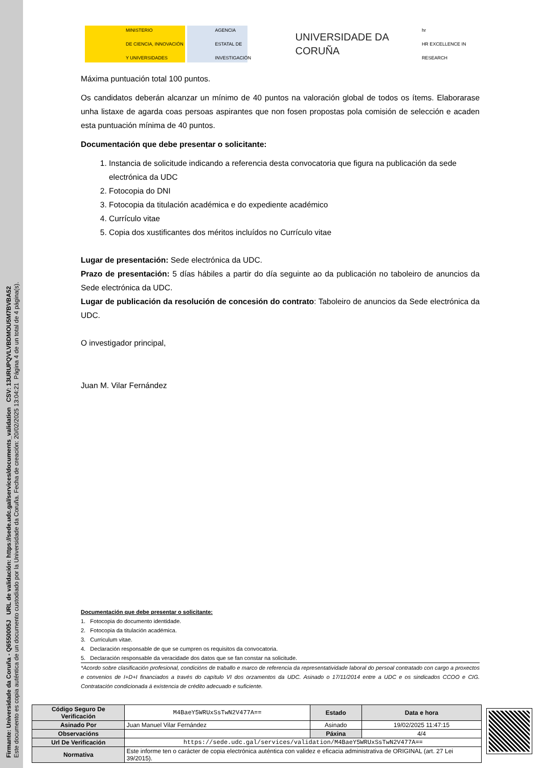Firmante: Universidade da Coruña - Q6550005J URL de validación: https://sede.udc.gal/services/documents_validation CSV: 13URUPQVLVBDMOU5M7BVBA52
Este documento es copia auténtica de un documento custodiado por la Universidade da Coruña. Fecha de creación: 20/02/2025 13:04:21 Página 4 de un total de 4 página(s).
MINISTERIO
DE CIENCIA, INNOVACIÓN
Y UNIVERSIDADES
AGENCIA
ESTATAL DE
INVESTIGACIÓN
UNIVERSIDADE DA CORUÑA
hr
HR EXCELLENCE IN RESEARCH
Máxima puntuación total 100 puntos.
Os candidatos deberán alcanzar un mínimo de 40 puntos na valoración global de todos os ítems. Elaborarase unha listaxe de agarda coas persoas aspirantes que non fosen propostas pola comisión de selección e acaden esta puntuación mínima de 40 puntos.
Documentación que debe presentar o solicitante:
1. Instancia de solicitude indicando a referencia desta convocatoria que figura na publicación da sede electrónica da UDC
2. Fotocopia do DNI
3. Fotocopia da titulación académica e do expediente académico
4. Currículo vitae
5. Copia dos xustificantes dos méritos incluídos no Currículo vitae
Lugar de presentación: Sede electrónica da UDC.
Prazo de presentación: 5 días hábiles a partir do día seguinte ao da publicación no taboleiro de anuncios da Sede electrónica da UDC.
Lugar de publicación da resolución de concesión do contrato: Taboleiro de anuncios da Sede electrónica da UDC.
O investigador principal,
Juan M. Vilar Fernández
Documentación que debe presentar o solicitante:
1. Fotocopia do documento identidade.
2. Fotocopia da titulación académica.
3. Curriculum vitae.
4. Declaración responsable de que se cumpren os requisitos da convocatoria.
5. Declaración responsable da veracidade dos datos que se fan constar na solicitude.
*Acordo sobre clasificación profesional, condicións de traballo e marco de referencia da representatividade laboral do persoal contratado con cargo a proxectos e convenios de I+D+I financiados a través do capítulo VI dos orzamentos da UDC. Asinado o 17/11/2014 entre a UDC e os sindicados CCOO e CIG. Contratación condicionada á existencia de crédito adecuado e suficiente.
| Código Seguro De Verificación | M4BaeY5WRUxSsTwN2V477A== | Estado | Data e hora |
| Asinado Por | Juan Manuel Vilar Fernández | Asinado | 19/02/2025 11:47:15 |
| Observacións | | Páxina | 4/4 |
| Url De Verificación | https://sede.udc.gal/services/validation/M4BaeY5WRUxSsTwN2V477A== | | |
| Normativa | Este informe ten o carácter de copia electrónica auténtica con validez e eficacia administrativa de ORIGINAL (art. 27 Lei 39/2015). | | |